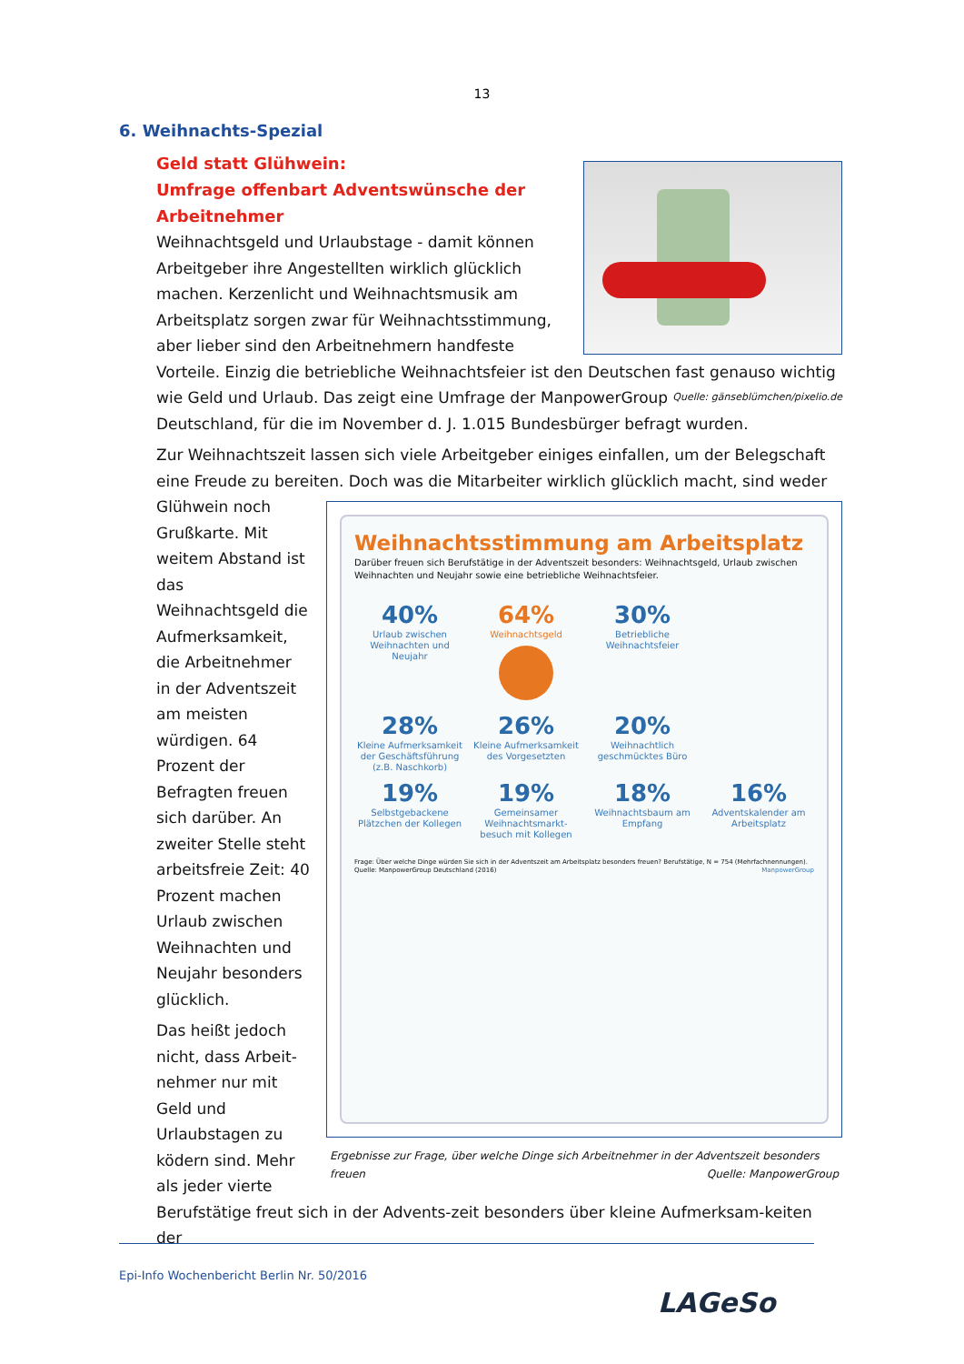13
6. Weihnachts-Spezial
Geld statt Glühwein:
Umfrage offenbart Adventswünsche der Arbeitnehmer
Weihnachtsgeld und Urlaubstage - damit können Arbeitgeber ihre Angestellten wirklich glücklich machen. Kerzenlicht und Weihnachtsmusik am Arbeitsplatz sorgen zwar für Weihnachtsstimmung, aber lieber sind den Arbeitnehmern handfeste Vorteile. Einzig die betriebliche Weihnachtsfeier ist den Deutschen fast genauso wichtig wie Geld und Urlaub. Quelle: gänseblümchen/pixelio.de Das zeigt eine Umfrage der ManpowerGroup Deutschland, für die im November d. J. 1.015 Bundesbürger befragt wurden.
Zur Weihnachtszeit lassen sich viele Arbeitgeber einiges einfallen, um der Belegschaft eine Freude zu bereiten. Doch was die Mitarbeiter wirklich glücklich macht, sind weder Glühwein Weihnachtsstimmung am Arbeitsplatz
Darüber freuen sich Berufstätige in der Adventszeit besonders: Weihnachtsgeld, Urlaub zwischen Weihnachten und Neujahr sowie eine betriebliche Weihnachtsfeier.
40%
Urlaub zwischen Weihnachten und Neujahr 64%
Weihnachtsgeld 30%
Betriebliche Weihnachtsfeier 28%
Kleine Aufmerksamkeit der Geschäftsführung (z.B. Naschkorb) 26%
Kleine Aufmerksamkeit des Vorgesetzten 20%
Weihnachtlich geschmücktes Büro 19%
Selbstgebackene Plätzchen der Kollegen 19%
Gemeinsamer Weihnachtsmarkt-besuch mit Kollegen 18%
Weihnachtsbaum am Empfang 16%
Adventskalender am Arbeitsplatz
Frage: Über welche Dinge würden Sie sich in der Adventszeit am Arbeitsplatz besonders freuen? Berufstätige, N = 754 (Mehrfachnennungen). Quelle: ManpowerGroup Deutschland (2016) ManpowerGroup
Ergebnisse zur Frage, über welche Dinge sich Arbeitnehmer in der Adventszeit besonders freuen Quelle: ManpowerGroup noch Grußkarte. Mit weitem Abstand ist das Weihnachtsgeld die Aufmerksamkeit, die Arbeitnehmer in der Adventszeit am meisten würdigen. 64 Prozent der Befragten freuen sich darüber. An zweiter Stelle steht arbeitsfreie Zeit: 40 Prozent machen Urlaub zwischen Weihnachten und Neujahr besonders glücklich.
Das heißt jedoch nicht, dass Arbeit-nehmer nur mit Geld und Urlaubstagen zu ködern sind. Mehr als jeder vierte Berufstätige freut sich in der Advents-zeit besonders über kleine Aufmerksam-keiten der
Epi-Info Wochenbericht Berlin Nr. 50/2016
LAGeSo